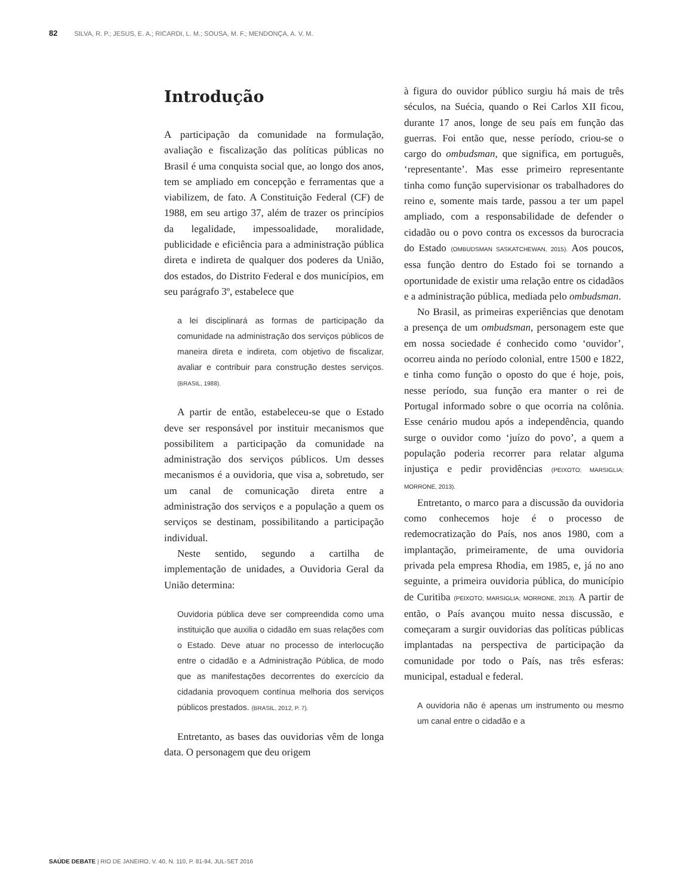82 SILVA, R. P.; JESUS, E. A.; RICARDI, L. M.; SOUSA, M. F.; MENDONÇA, A. V. M.
Introdução
A participação da comunidade na formulação, avaliação e fiscalização das políticas públicas no Brasil é uma conquista social que, ao longo dos anos, tem se ampliado em concepção e ferramentas que a viabilizem, de fato. A Constituição Federal (CF) de 1988, em seu artigo 37, além de trazer os princípios da legalidade, impessoalidade, moralidade, publicidade e eficiência para a administração pública direta e indireta de qualquer dos poderes da União, dos estados, do Distrito Federal e dos municípios, em seu parágrafo 3º, estabelece que
a lei disciplinará as formas de participação da comunidade na administração dos serviços públicos de maneira direta e indireta, com objetivo de fiscalizar, avaliar e contribuir para construção destes serviços. (BRASIL, 1988).
A partir de então, estabeleceu-se que o Estado deve ser responsável por instituir mecanismos que possibilitem a participação da comunidade na administração dos serviços públicos. Um desses mecanismos é a ouvidoria, que visa a, sobretudo, ser um canal de comunicação direta entre a administração dos serviços e a população a quem os serviços se destinam, possibilitando a participação individual.
Neste sentido, segundo a cartilha de implementação de unidades, a Ouvidoria Geral da União determina:
Ouvidoria pública deve ser compreendida como uma instituição que auxilia o cidadão em suas relações com o Estado. Deve atuar no processo de interlocução entre o cidadão e a Administração Pública, de modo que as manifestações decorrentes do exercício da cidadania provoquem contínua melhoria dos serviços públicos prestados. (BRASIL, 2012, P. 7).
Entretanto, as bases das ouvidorias vêm de longa data. O personagem que deu origem
à figura do ouvidor público surgiu há mais de três séculos, na Suécia, quando o Rei Carlos XII ficou, durante 17 anos, longe de seu país em função das guerras. Foi então que, nesse período, criou-se o cargo do ombudsman, que significa, em português, ‘representante’. Mas esse primeiro representante tinha como função supervisionar os trabalhadores do reino e, somente mais tarde, passou a ter um papel ampliado, com a responsabilidade de defender o cidadão ou o povo contra os excessos da burocracia do Estado (OMBUDSMAN SASKATCHEWAN, 2015). Aos poucos, essa função dentro do Estado foi se tornando a oportunidade de existir uma relação entre os cidadãos e a administração pública, mediada pelo ombudsman.
No Brasil, as primeiras experiências que denotam a presença de um ombudsman, personagem este que em nossa sociedade é conhecido como ‘ouvidor’, ocorreu ainda no período colonial, entre 1500 e 1822, e tinha como função o oposto do que é hoje, pois, nesse período, sua função era manter o rei de Portugal informado sobre o que ocorria na colônia. Esse cenário mudou após a independência, quando surge o ouvidor como ‘juízo do povo’, a quem a população poderia recorrer para relatar alguma injustiça e pedir providências (PEIXOTO; MARSIGLIA; MORRONE, 2013).
Entretanto, o marco para a discussão da ouvidoria como conhecemos hoje é o processo de redemocratização do País, nos anos 1980, com a implantação, primeiramente, de uma ouvidoria privada pela empresa Rhodia, em 1985, e, já no ano seguinte, a primeira ouvidoria pública, do município de Curitiba (PEIXOTO; MARSIGLIA; MORRONE, 2013). A partir de então, o País avançou muito nessa discussão, e começaram a surgir ouvidorias das políticas públicas implantadas na perspectiva de participação da comunidade por todo o País, nas três esferas: municipal, estadual e federal.
A ouvidoria não é apenas um instrumento ou mesmo um canal entre o cidadão e a
SAÚDE DEBATE | RIO DE JANEIRO, V. 40, N. 110, P. 81-94, JUL-SET 2016